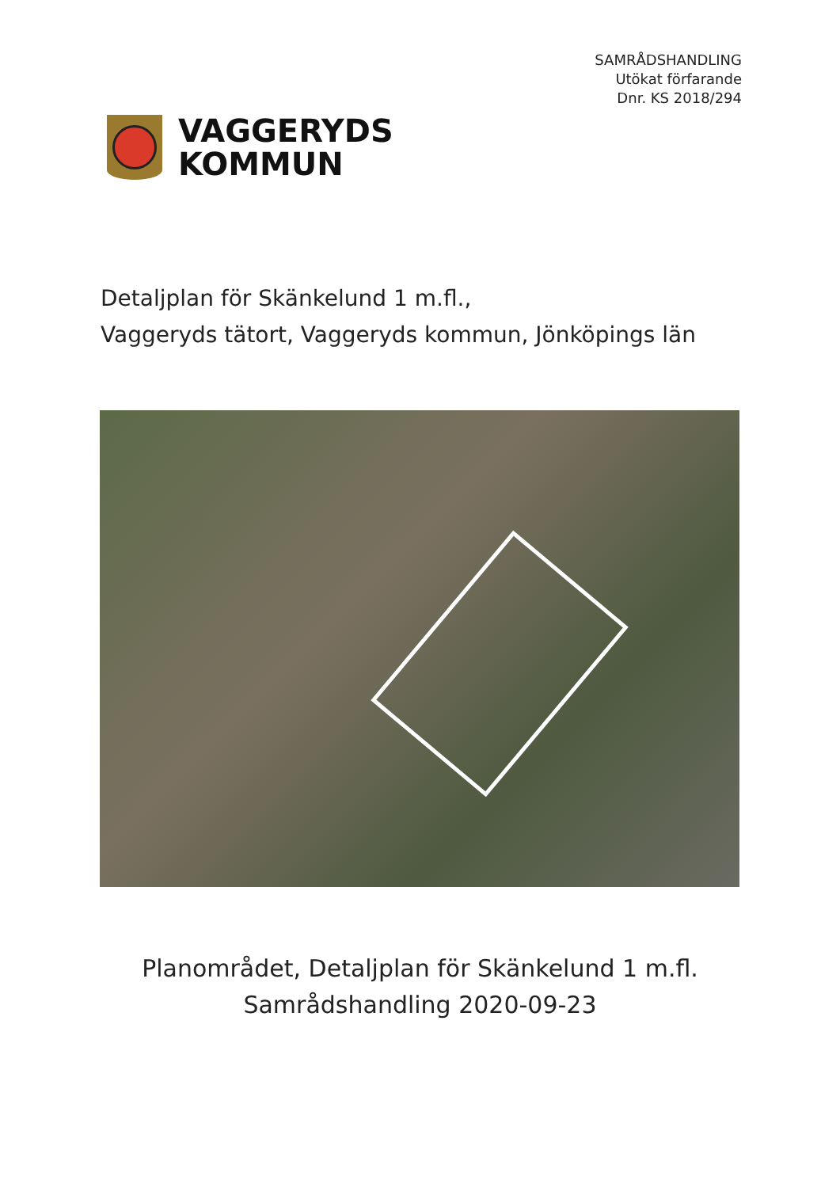SAMRÅDSHANDLING
Utökat förfarande
Dnr. KS 2018/294
VAGGERYDS
KOMMUN
Detaljplan för Skänkelund 1 m.fl.,
Vaggeryds tätort, Vaggeryds kommun, Jönköpings län
Planområdet, Detaljplan för Skänkelund 1 m.fl.
Samrådshandling 2020-09-23